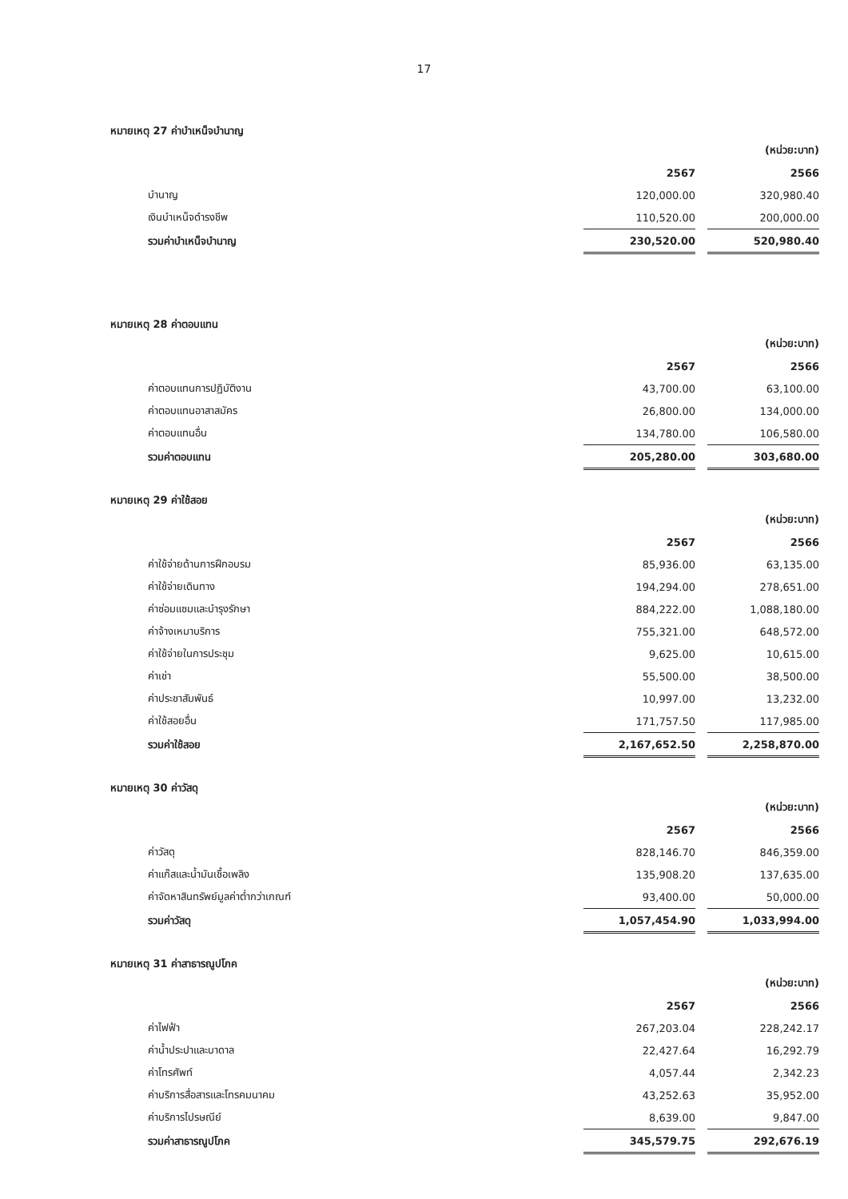17
หมายเหตุ 27 ค่าบำเหน็จบำนาญ
| | | | (หน่วย:บาท) |
| --- | --- | --- | --- |
| | 2567 | | 2566 |
| บำนาญ | 120,000.00 | | 320,980.40 |
| เงินบำเหน็จดำรงชีพ | 110,520.00 | | 200,000.00 |
| รวมค่าบำเหน็จบำนาญ | 230,520.00 | | 520,980.40 |
หมายเหตุ 28 ค่าตอบแทน
| | | | (หน่วย:บาท) |
| --- | --- | --- | --- |
| | 2567 | | 2566 |
| ค่าตอบแทนการปฏิบัติงาน | 43,700.00 | | 63,100.00 |
| ค่าตอบแทนอาสาสมัคร | 26,800.00 | | 134,000.00 |
| ค่าตอบแทนอื่น | 134,780.00 | | 106,580.00 |
| รวมค่าตอบแทน | 205,280.00 | | 303,680.00 |
หมายเหตุ 29 ค่าใช้สอย
| | | | (หน่วย:บาท) |
| --- | --- | --- | --- |
| | 2567 | | 2566 |
| ค่าใช้จ่ายด้านการฝึกอบรม | 85,936.00 | | 63,135.00 |
| ค่าใช้จ่ายเดินทาง | 194,294.00 | | 278,651.00 |
| ค่าซ่อมแซมและบำรุงรักษา | 884,222.00 | | 1,088,180.00 |
| ค่าจ้างเหมาบริการ | 755,321.00 | | 648,572.00 |
| ค่าใช้จ่ายในการประชุม | 9,625.00 | | 10,615.00 |
| ค่าเช่า | 55,500.00 | | 38,500.00 |
| ค่าประชาสัมพันธ์ | 10,997.00 | | 13,232.00 |
| ค่าใช้สอยอื่น | 171,757.50 | | 117,985.00 |
| รวมค่าใช้สอย | 2,167,652.50 | | 2,258,870.00 |
หมายเหตุ 30 ค่าวัสดุ
| | | | (หน่วย:บาท) |
| --- | --- | --- | --- |
| | 2567 | | 2566 |
| ค่าวัสดุ | 828,146.70 | | 846,359.00 |
| ค่าแก๊สและน้ำมันเชื้อเพลิง | 135,908.20 | | 137,635.00 |
| ค่าจัดหาสินทรัพย์มูลค่าต่ำกว่าเกณฑ์ | 93,400.00 | | 50,000.00 |
| รวมค่าวัสดุ | 1,057,454.90 | | 1,033,994.00 |
หมายเหตุ 31 ค่าสาธารณูปโภค
| | | | (หน่วย:บาท) |
| --- | --- | --- | --- |
| | 2567 | | 2566 |
| ค่าไฟฟ้า | 267,203.04 | | 228,242.17 |
| ค่าน้ำประปาและบาดาล | 22,427.64 | | 16,292.79 |
| ค่าโทรศัพท์ | 4,057.44 | | 2,342.23 |
| ค่าบริการสื่อสารและโทรคมนาคม | 43,252.63 | | 35,952.00 |
| ค่าบริการไปรษณีย์ | 8,639.00 | | 9,847.00 |
| รวมค่าสาธารณูปโภค | 345,579.75 | | 292,676.19 |